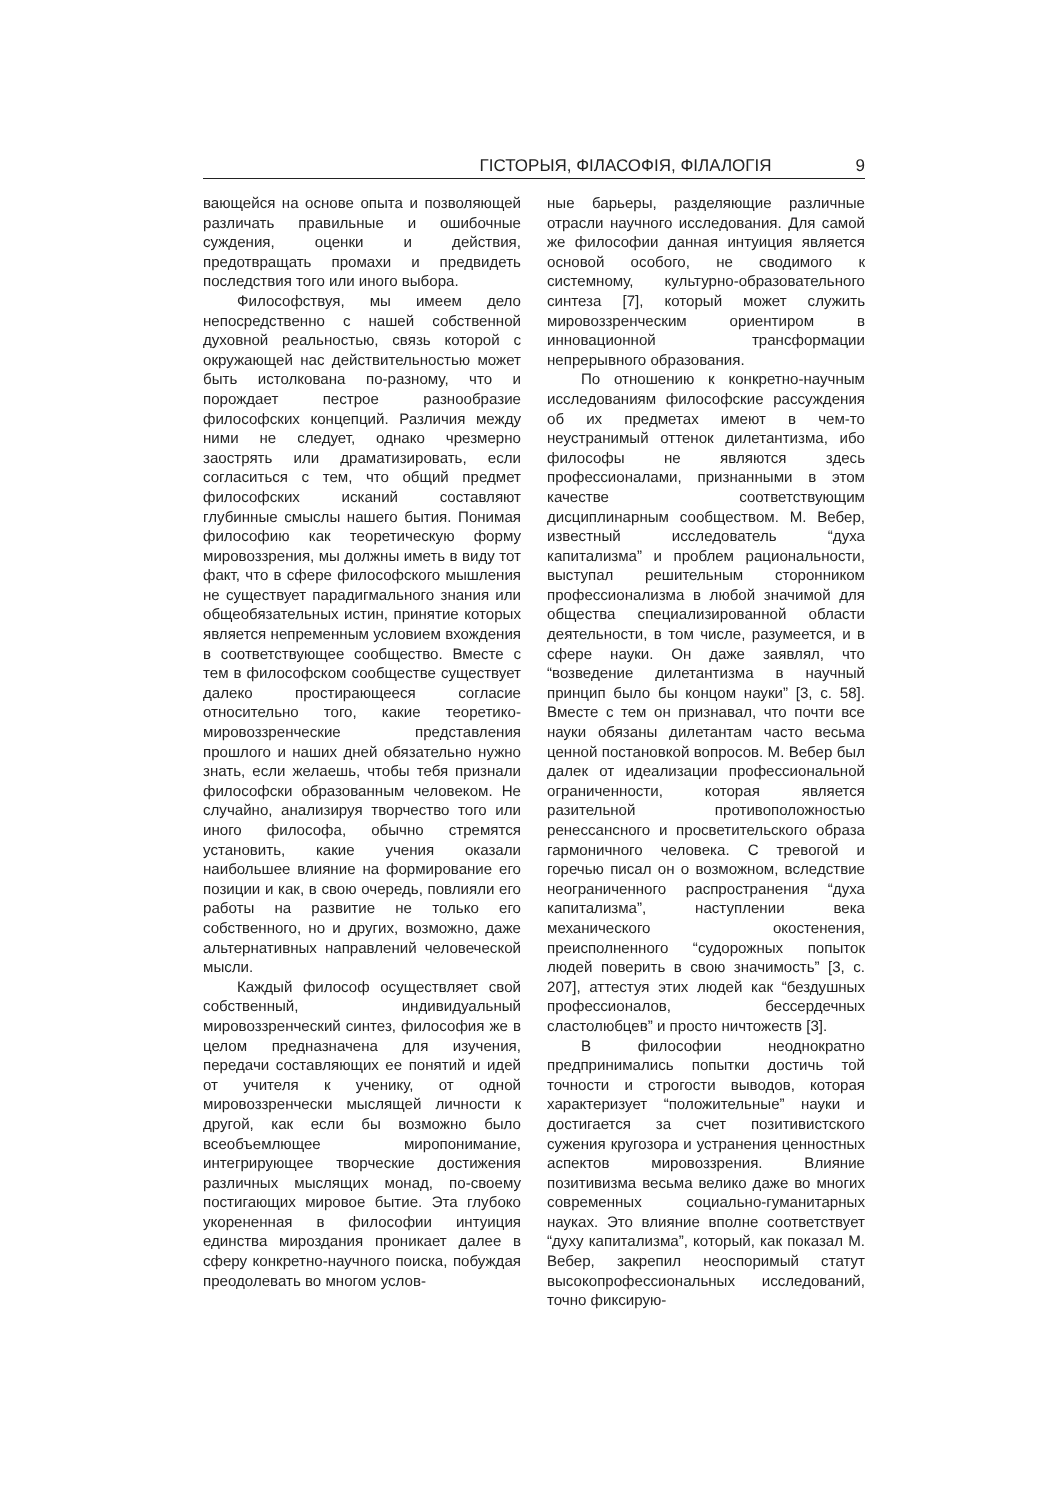ГІСТОРЫЯ, ФІЛАСОФІЯ, ФІЛАЛОГІЯ 9
вающейся на основе опыта и позволяющей различать правильные и ошибочные суждения, оценки и действия, предотвращать промахи и предвидеть последствия того или иного выбора.
Философствуя, мы имеем дело непосредственно с нашей собственной духовной реальностью, связь которой с окружающей нас действительностью может быть истолкована по-разному, что и порождает пестрое разнообразие философских концепций. Различия между ними не следует, однако чрезмерно заострять или драматизировать, если согласиться с тем, что общий предмет философских исканий составляют глубинные смыслы нашего бытия. Понимая философию как теоретическую форму мировоззрения, мы должны иметь в виду тот факт, что в сфере философского мышления не существует парадигмального знания или общеобязательных истин, принятие которых является непременным условием вхождения в соответствующее сообщество. Вместе с тем в философском сообществе существует далеко простирающееся согласие относительно того, какие теоретико-мировоззренческие представления прошлого и наших дней обязательно нужно знать, если желаешь, чтобы тебя признали философски образованным человеком. Не случайно, анализируя творчество того или иного философа, обычно стремятся установить, какие учения оказали наибольшее влияние на формирование его позиции и как, в свою очередь, повлияли его работы на развитие не только его собственного, но и других, возможно, даже альтернативных направлений человеческой мысли.
Каждый философ осуществляет свой собственный, индивидуальный мировоззренческий синтез, философия же в целом предназначена для изучения, передачи составляющих ее понятий и идей от учителя к ученику, от одной мировоззренчески мыслящей личности к другой, как если бы возможно было всеобъемлющее миропонимание, интегрирующее творческие достижения различных мыслящих монад, по-своему постигающих мировое бытие. Эта глубоко укорененная в философии интуиция единства мироздания проникает далее в сферу конкретно-научного поиска, побуждая преодолевать во многом услов-
ные барьеры, разделяющие различные отрасли научного исследования. Для самой же философии данная интуиция является основой особого, не сводимого к системному, культурно-образовательного синтеза [7], который может служить мировоззренческим ориентиром в инновационной трансформации непрерывного образования.
По отношению к конкретно-научным исследованиям философские рассуждения об их предметах имеют в чем-то неустранимый оттенок дилетантизма, ибо философы не являются здесь профессионалами, признанными в этом качестве соответствующим дисциплинарным сообществом. М. Вебер, известный исследователь “духа капитализма” и проблем рациональности, выступал решительным сторонником профессионализма в любой значимой для общества специализированной области деятельности, в том числе, разумеется, и в сфере науки. Он даже заявлял, что “возведение дилетантизма в научный принцип было бы концом науки” [3, с. 58]. Вместе с тем он признавал, что почти все науки обязаны дилетантам часто весьма ценной постановкой вопросов. М. Вебер был далек от идеализации профессиональной ограниченности, которая является разительной противоположностью ренессансного и просветительского образа гармоничного человека. С тревогой и горечью писал он о возможном, вследствие неограниченного распространения “духа капитализма”, наступлении века механического окостенения, преисполненного “судорожных попыток людей поверить в свою значимость” [3, с. 207], аттестуя этих людей как “бездушных профессионалов, бессердечных сластолюбцев” и просто ничтожеств [3].
В философии неоднократно предпринимались попытки достичь той точности и строгости выводов, которая характеризует “положительные” науки и достигается за счет позитивистского сужения кругозора и устранения ценностных аспектов мировоззрения. Влияние позитивизма весьма велико даже во многих современных социально-гуманитарных науках. Это влияние вполне соответствует “духу капитализма”, который, как показал М. Вебер, закрепил неоспоримый статут высокопрофессиональных исследований, точно фиксирую-